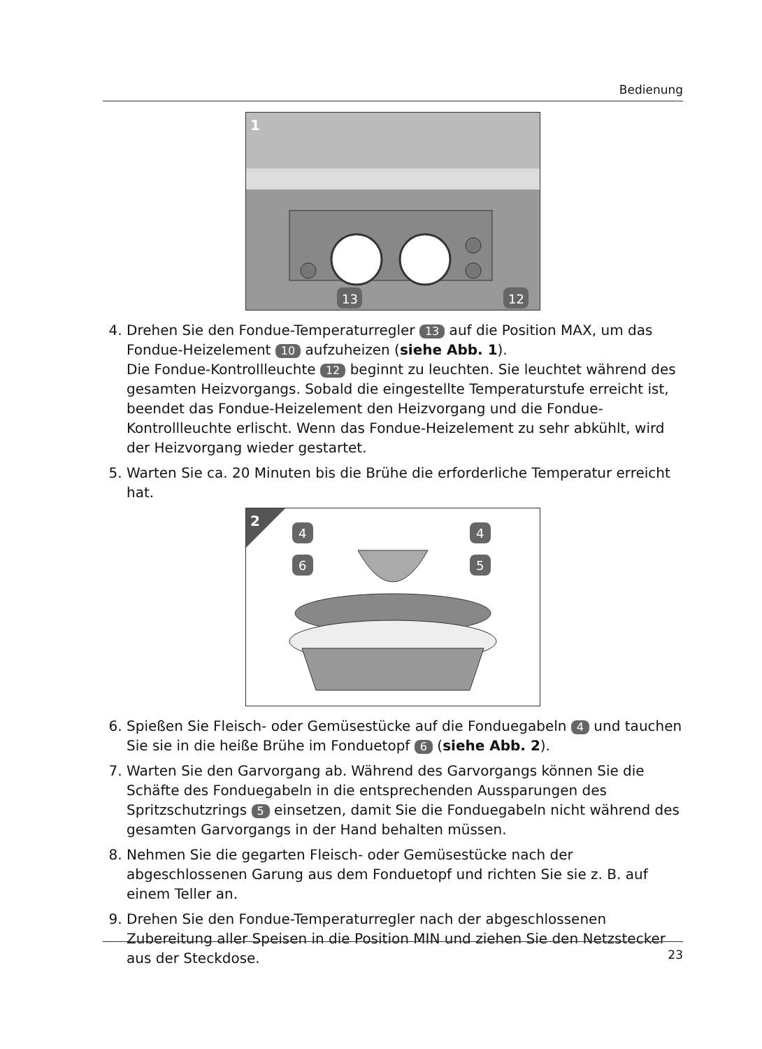Bedienung
13
12
1
4. Drehen Sie den Fondue-Temperaturregler 13 auf die Position MAX, um das Fondue-Heizelement 10 aufzuheizen (siehe Abb. 1).
Die Fondue-Kontrollleuchte 12 beginnt zu leuchten. Sie leuchtet während des gesamten Heizvorgangs. Sobald die eingestellte Temperaturstufe erreicht ist, beendet das Fondue-Heizelement den Heizvorgang und die Fondue-Kontrollleuchte erlischt. Wenn das Fondue-Heizelement zu sehr abkühlt, wird der Heizvorgang wieder gestartet.
5. Warten Sie ca. 20 Minuten bis die Brühe die erforderliche Temperatur erreicht hat.
4
4
6
5
2
6. Spießen Sie Fleisch- oder Gemüsestücke auf die Fonduegabeln 4 und tauchen Sie sie in die heiße Brühe im Fonduetopf 6 (siehe Abb. 2).
7. Warten Sie den Garvorgang ab. Während des Garvorgangs können Sie die Schäfte des Fonduegabeln in die entsprechenden Aussparungen des Spritzschutzrings 5 einsetzen, damit Sie die Fonduegabeln nicht während des gesamten Garvorgangs in der Hand behalten müssen.
8. Nehmen Sie die gegarten Fleisch- oder Gemüsestücke nach der abgeschlossenen Garung aus dem Fonduetopf und richten Sie sie z. B. auf einem Teller an.
9. Drehen Sie den Fondue-Temperaturregler nach der abgeschlossenen Zubereitung aller Speisen in die Position MIN und ziehen Sie den Netzstecker aus der Steckdose.
23